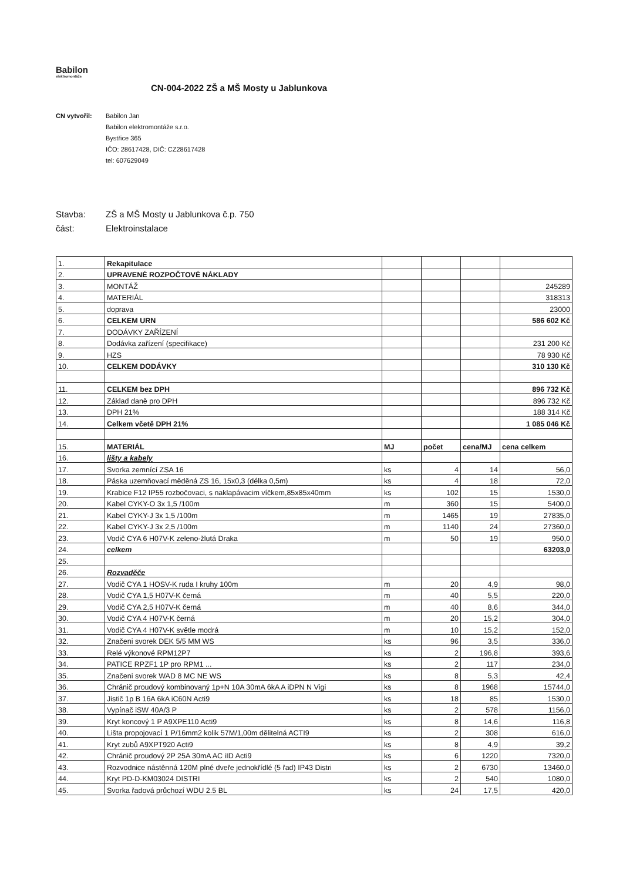Babilon
elektromontáže
CN-004-2022 ZŠ a MŠ Mosty u Jablunkova
CN vytvořil: Babilon Jan
Babilon elektromontáže s.r.o.
Bystřice 365
IČO: 28617428, DIČ: CZ28617428
tel: 607629049
Stavba: ZŠ a MŠ Mosty u Jablunkova č.p. 750
část: Elektroinstalace
| 1. | Rekapitulace | | | | |
| 2. | UPRAVENÉ ROZPOČTOVÉ NÁKLADY | | | | |
| 3. | MONTÁŽ | | | | 245289 |
| 4. | MATERIÁL | | | | 318313 |
| 5. | doprava | | | | 23000 |
| 6. | CELKEM URN | | | | 586 602 Kč |
| 7. | DODÁVKY ZAŘÍZENÍ | | | | |
| 8. | Dodávka zařízení (specifikace) | | | | 231 200 Kč |
| 9. | HZS | | | | 78 930 Kč |
| 10. | CELKEM DODÁVKY | | | | 310 130 Kč |
| 11. | CELKEM bez DPH | | | | 896 732 Kč |
| 12. | Základ daně pro DPH | | | | 896 732 Kč |
| 13. | DPH 21% | | | | 188 314 Kč |
| 14. | Celkem včetě DPH 21% | | | | 1 085 046 Kč |
| 15. | MATERIÁL | MJ | počet | cena/MJ | cena celkem |
| 16. | lišty a kabely | | | | |
| 17. | Svorka zemnící ZSA 16 | ks | 4 | 14 | 56,0 |
| 18. | Páska uzemňovací měděná ZS 16, 15x0,3 (délka 0,5m) | ks | 4 | 18 | 72,0 |
| 19. | Krabice F12 IP55 rozbočovaci, s naklapávacim víčkem,85x85x40mm | ks | 102 | 15 | 1530,0 |
| 20. | Kabel CYKY-O 3x 1,5 /100m | m | 360 | 15 | 5400,0 |
| 21. | Kabel CYKY-J 3x 1,5 /100m | m | 1465 | 19 | 27835,0 |
| 22. | Kabel CYKY-J 3x 2,5 /100m | m | 1140 | 24 | 27360,0 |
| 23. | Vodič CYA 6 H07V-K zeleno-žlutá Draka | m | 50 | 19 | 950,0 |
| 24. | celkem | | | | 63203,0 |
| 25. | | | | | |
| 26. | Rozvaděče | | | | |
| 27. | Vodič CYA 1 HOSV-K ruda I kruhy 100m | m | 20 | 4,9 | 98,0 |
| 28. | Vodič CYA 1,5 H07V-K černá | m | 40 | 5,5 | 220,0 |
| 29. | Vodič CYA 2,5 H07V-K černá | m | 40 | 8,6 | 344,0 |
| 30. | Vodič CYA 4 H07V-K černá | m | 20 | 15,2 | 304,0 |
| 31. | Vodič CYA 4 H07V-K světle modrá | m | 10 | 15,2 | 152,0 |
| 32. | Značeni svorek DEK 5/5 MM WS | ks | 96 | 3,5 | 336,0 |
| 33. | Relé výkonové RPM12P7 | ks | 2 | 196,8 | 393,6 |
| 34. | PATICE RPZF1 1P pro RPM1 ... | ks | 2 | 117 | 234,0 |
| 35. | Značeni svorek WAD 8 MC NE WS | ks | 8 | 5,3 | 42,4 |
| 36. | Chránič proudový kombinovaný 1p+N 10A 30mA 6kA A iDPN N Vigi | ks | 8 | 1968 | 15744,0 |
| 37. | Jistič 1p B 16A 6kA iC60N Acti9 | ks | 18 | 85 | 1530,0 |
| 38. | Vypínač iSW 40A/3 P | ks | 2 | 578 | 1156,0 |
| 39. | Kryt koncový 1 P A9XPE110 Acti9 | ks | 8 | 14,6 | 116,8 |
| 40. | Lišta propojovací 1 P/16mm2 kolik 57M/1,00m dělitelná ACTI9 | ks | 2 | 308 | 616,0 |
| 41. | Kryt zubů A9XPT920 Acti9 | ks | 8 | 4,9 | 39,2 |
| 42. | Chránič proudový 2P 25A 30mA AC iID Acti9 | ks | 6 | 1220 | 7320,0 |
| 43. | Rozvodnice nástěnná 120M plné dveře jednokřídlé (5 řad) IP43 Distri | ks | 2 | 6730 | 13460,0 |
| 44. | Kryt PD-D-KM03024 DISTRI | ks | 2 | 540 | 1080,0 |
| 45. | Svorka řadová průchozí WDU 2.5 BL | ks | 24 | 17,5 | 420,0 |